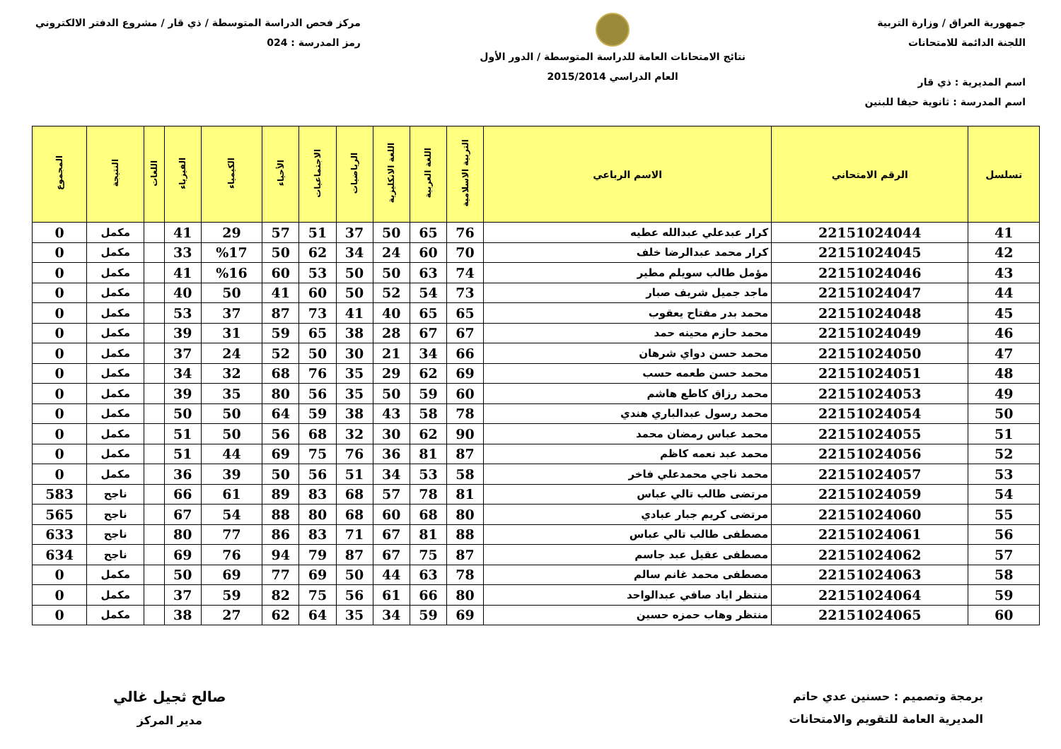جمهورية العراق / وزارة التربية
اللجنة الدائمة للامتحانات
اسم المديرية : ذي قار
اسم المدرسة : ثانوية حيفا للبنين
نتائج الامتحانات العامة للدراسة المتوسطة / الدور الأول
العام الدراسي 2015/2014
مركز فحص الدراسة المتوسطة / ذي قار / مشروع الدفتر الالكتروني
رمز المدرسة : 024
| تسلسل | الرقم الامتحاني | الاسم الرباعي | التربية الاسلامية | اللغة العربية | اللغة الانكليزية | الرياضيات | الاجتماعيات | الأحياء | الكيمياء | الفيزياء | اللغات | النتيجة | المجموع |
| --- | --- | --- | --- | --- | --- | --- | --- | --- | --- | --- | --- | --- | --- |
| 41 | 22151024044 | كرار عبدعلي عبدالله عطيه | 76 | 65 | 50 | 37 | 51 | 57 | 29 | 41 | | مكمل | 0 |
| 42 | 22151024045 | كرار محمد عبدالرضا خلف | 70 | 60 | 24 | 34 | 62 | 50 | %17 | 33 | | مكمل | 0 |
| 43 | 22151024046 | مؤمل طالب سويلم مطير | 74 | 63 | 50 | 50 | 53 | 60 | %16 | 41 | | مكمل | 0 |
| 44 | 22151024047 | ماجد جميل شريف صبار | 73 | 54 | 52 | 50 | 60 | 41 | 50 | 40 | | مكمل | 0 |
| 45 | 22151024048 | محمد بدر مفتاح يعقوب | 65 | 65 | 40 | 41 | 73 | 87 | 37 | 53 | | مكمل | 0 |
| 46 | 22151024049 | محمد حازم محينه حمد | 67 | 67 | 28 | 38 | 65 | 59 | 31 | 39 | | مكمل | 0 |
| 47 | 22151024050 | محمد حسن دواي شرهان | 66 | 34 | 21 | 30 | 50 | 52 | 24 | 37 | | مكمل | 0 |
| 48 | 22151024051 | محمد حسن طعمه حسب | 69 | 62 | 29 | 35 | 76 | 68 | 32 | 34 | | مكمل | 0 |
| 49 | 22151024053 | محمد رزاق كاطع هاشم | 60 | 59 | 50 | 35 | 56 | 80 | 35 | 39 | | مكمل | 0 |
| 50 | 22151024054 | محمد رسول عبدالباري هندي | 78 | 58 | 43 | 38 | 59 | 64 | 50 | 50 | | مكمل | 0 |
| 51 | 22151024055 | محمد عباس رمضان محمد | 90 | 62 | 30 | 32 | 68 | 56 | 50 | 51 | | مكمل | 0 |
| 52 | 22151024056 | محمد عبد نعمه كاظم | 87 | 81 | 36 | 76 | 75 | 69 | 44 | 51 | | مكمل | 0 |
| 53 | 22151024057 | محمد ناجي محمدعلي فاخر | 58 | 53 | 34 | 51 | 56 | 50 | 39 | 36 | | مكمل | 0 |
| 54 | 22151024059 | مرتضى طالب تالي عباس | 81 | 78 | 57 | 68 | 83 | 89 | 61 | 66 | | ناجح | 583 |
| 55 | 22151024060 | مرتضى كريم جبار عبادي | 80 | 68 | 60 | 68 | 80 | 88 | 54 | 67 | | ناجح | 565 |
| 56 | 22151024061 | مصطفى طالب تالي عباس | 88 | 81 | 67 | 71 | 83 | 86 | 77 | 80 | | ناجح | 633 |
| 57 | 22151024062 | مصطفى عقيل عبد جاسم | 87 | 75 | 67 | 87 | 79 | 94 | 76 | 69 | | ناجح | 634 |
| 58 | 22151024063 | مصطفى محمد غانم سالم | 78 | 63 | 44 | 50 | 69 | 77 | 69 | 50 | | مكمل | 0 |
| 59 | 22151024064 | منتظر اياد صافي عبدالواحد | 80 | 66 | 61 | 56 | 75 | 82 | 59 | 37 | | مكمل | 0 |
| 60 | 22151024065 | منتظر وهاب حمزه حسين | 69 | 59 | 34 | 35 | 64 | 62 | 27 | 38 | | مكمل | 0 |
برمجة وتصميم : حسنين عدي حاتم
المديرية العامة للتقويم والامتحانات
صالح ثجيل غالي
مدير المركز